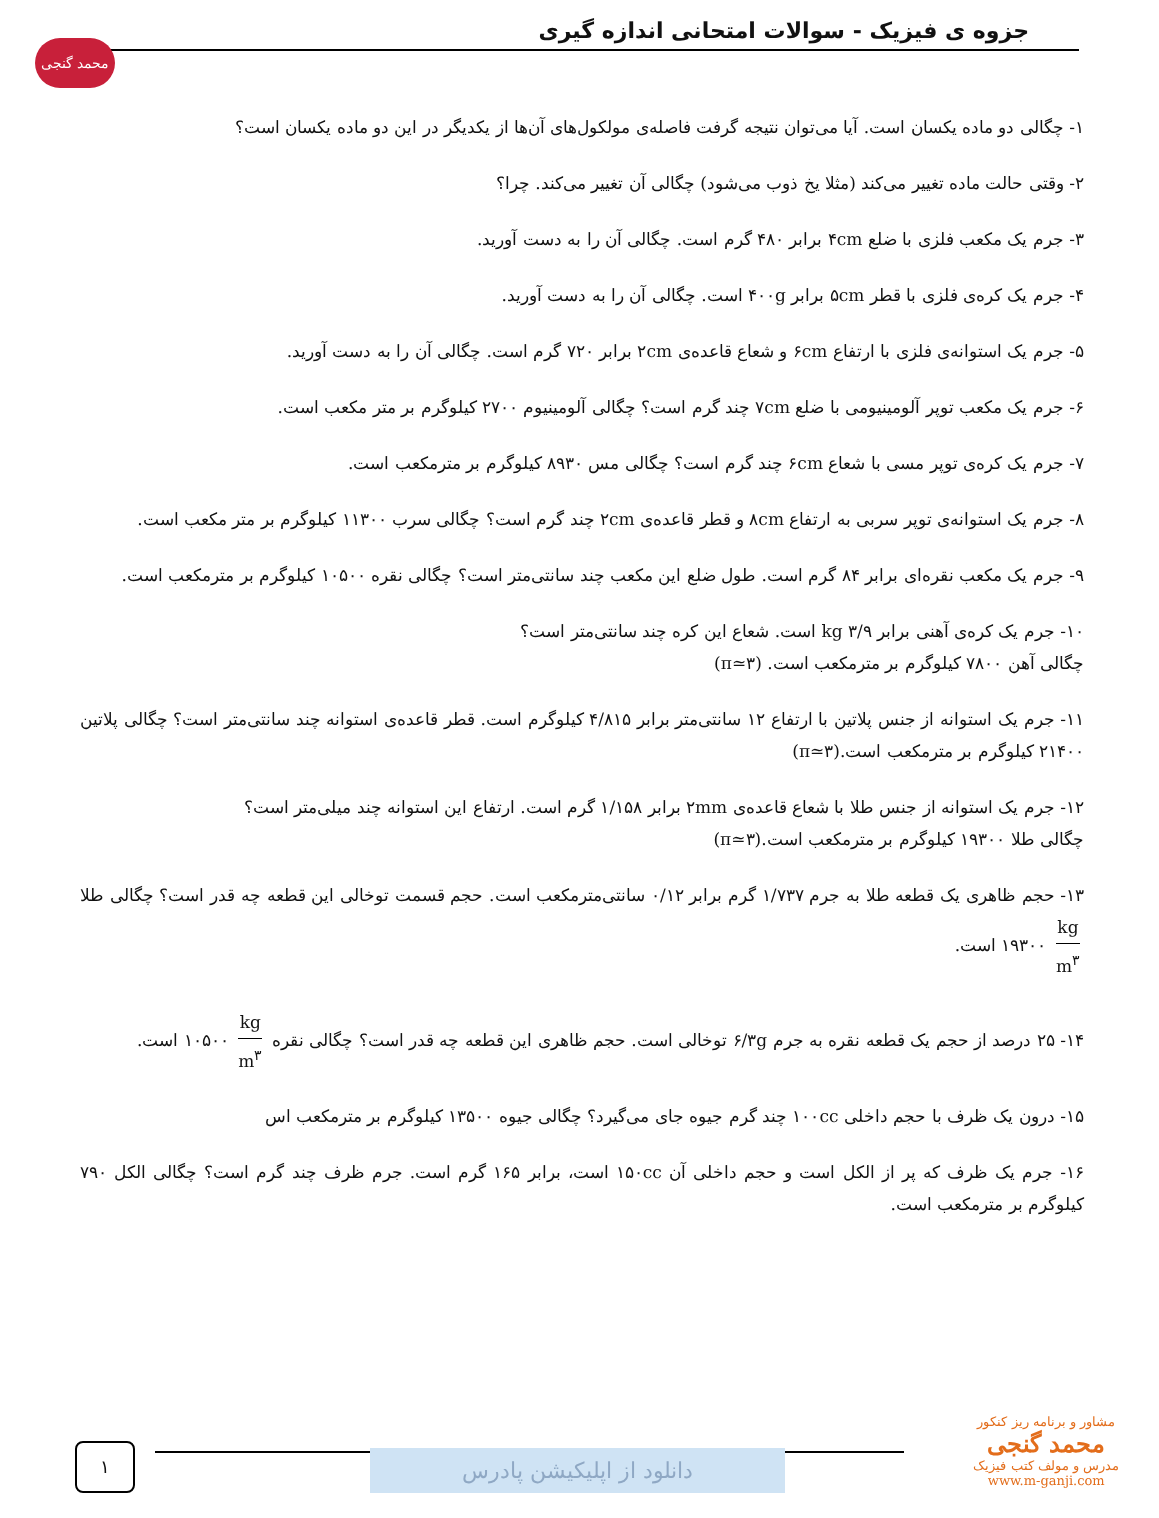محمد گنجی
جزوه ی فیزیک - سوالات امتحانی اندازه گیری
۱- چگالی دو ماده یکسان است. آیا می‌توان نتیجه گرفت فاصله‌ی مولکول‌های آن‌ها از یکدیگر در این دو ماده یکسان است؟
۲- وقتی حالت ماده تغییر می‌کند (مثلا یخ ذوب می‌شود) چگالی آن تغییر می‌کند. چرا؟
۳- جرم یک مکعب فلزی با ضلع ۴cm برابر ۴۸۰ گرم است. چگالی آن را به دست آورید.
۴- جرم یک کره‌ی فلزی با قطر ۵cm برابر ۴۰۰g است. چگالی آن را به دست آورید.
۵- جرم یک استوانه‌ی فلزی با ارتفاع ۶cm و شعاع قاعده‌ی ۲cm برابر ۷۲۰ گرم است. چگالی آن را به دست آورید.
۶- جرم یک مکعب توپر آلومینیومی با ضلع ۷cm چند گرم است؟ چگالی آلومینیوم ۲۷۰۰ کیلوگرم بر متر مکعب است.
۷- جرم یک کره‌ی توپر مسی با شعاع ۶cm چند گرم است؟ چگالی مس ۸۹۳۰ کیلوگرم بر مترمکعب است.
۸- جرم یک استوانه‌ی توپر سربی به ارتفاع ۸cm و قطر قاعده‌ی ۲cm چند گرم است؟ چگالی سرب ۱۱۳۰۰ کیلوگرم بر متر مکعب است.
۹- جرم یک مکعب نقره‌ای برابر ۸۴ گرم است. طول ضلع این مکعب چند سانتی‌متر است؟ چگالی نقره ۱۰۵۰۰ کیلوگرم بر مترمکعب است.
۱۰- جرم یک کره‌ی آهنی برابر ۳/۹ kg است. شعاع این کره چند سانتی‌متر است؟
چگالی آهن ۷۸۰۰ کیلوگرم بر مترمکعب است. (π≃۳)
۱۱- جرم یک استوانه از جنس پلاتین با ارتفاع ۱۲ سانتی‌متر برابر ۴/۸۱۵ کیلوگرم است. قطر قاعده‌ی استوانه چند سانتی‌متر است؟ چگالی پلاتین ۲۱۴۰۰ کیلوگرم بر مترمکعب است.(π≃۳)
۱۲- جرم یک استوانه از جنس طلا با شعاع قاعده‌ی ۲mm برابر ۱/۱۵۸ گرم است. ارتفاع این استوانه چند میلی‌متر است؟
چگالی طلا ۱۹۳۰۰ کیلوگرم بر مترمکعب است.(π≃۳)
۱۳- حجم ظاهری یک قطعه طلا به جرم ۱/۷۳۷ گرم برابر ۰/۱۲ سانتی‌مترمکعب است. حجم قسمت توخالی این قطعه چه قدر است؟ چگالی طلا kg m<sup>۳</sup> ۱۹۳۰۰ است.
۱۴- ۲۵ درصد از حجم یک قطعه نقره به جرم ۶/۳g توخالی است. حجم ظاهری این قطعه چه قدر است؟ چگالی نقره kg m<sup>۳</sup> ۱۰۵۰۰ است.
۱۵- درون یک ظرف با حجم داخلی ۱۰۰cc چند گرم جیوه جای می‌گیرد؟ چگالی جیوه ۱۳۵۰۰ کیلوگرم بر مترمکعب اس
۱۶- جرم یک ظرف که پر از الکل است و حجم داخلی آن ۱۵۰cc است، برابر ۱۶۵ گرم است. جرم ظرف چند گرم است؟ چگالی الکل ۷۹۰ کیلوگرم بر مترمکعب است.
۱ دانلود از اپلیکیشن پادرس
مشاور و برنامه ریز کنکور
محمد گنجی
مدرس و مولف کتب فیزیک
www.m-ganji.com